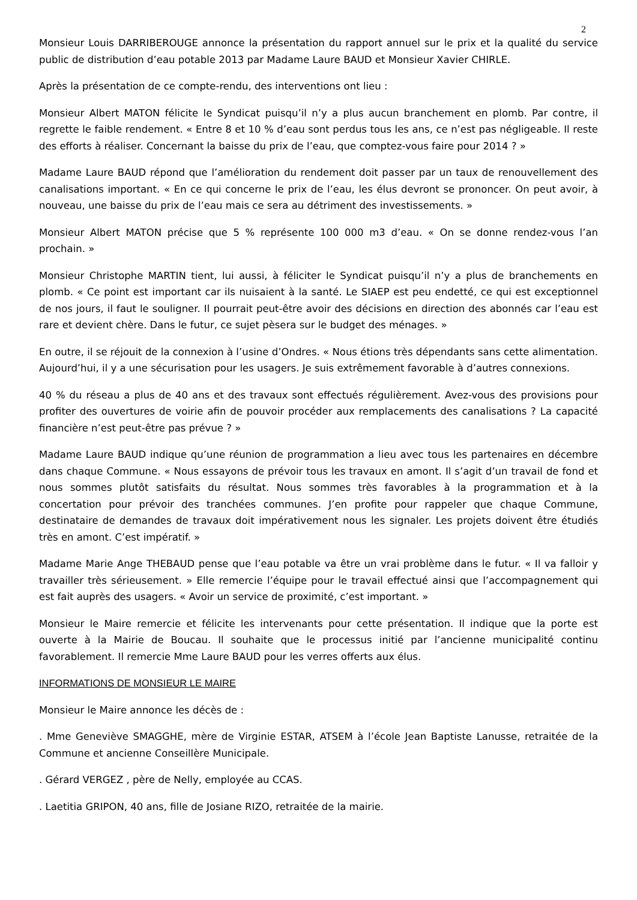2
Monsieur Louis DARRIBEROUGE annonce la présentation du rapport annuel sur le prix et la qualité du service public de distribution d’eau potable 2013 par Madame Laure BAUD et Monsieur Xavier CHIRLE.
Après la présentation de ce compte-rendu, des interventions ont lieu :
Monsieur Albert MATON félicite le Syndicat puisqu’il n’y a plus aucun branchement en plomb. Par contre, il regrette le faible rendement. « Entre 8 et 10 % d’eau sont perdus tous les ans, ce n’est pas négligeable. Il reste des efforts à réaliser. Concernant la baisse du prix de l’eau, que comptez-vous faire pour 2014 ? »
Madame Laure BAUD répond que l’amélioration du rendement doit passer par un taux de renouvellement des canalisations important. « En ce qui concerne le prix de l’eau, les élus devront se prononcer. On peut avoir, à nouveau, une baisse du prix de l’eau mais ce sera au détriment des investissements. »
Monsieur Albert MATON précise que 5 % représente 100 000 m3 d’eau. « On se donne rendez-vous l’an prochain. »
Monsieur Christophe MARTIN tient, lui aussi, à féliciter le Syndicat puisqu’il n’y a plus de branchements en plomb. « Ce point est important car ils nuisaient à la santé. Le SIAEP est peu endetté, ce qui est exceptionnel de nos jours, il faut le souligner. Il pourrait peut-être avoir des décisions en direction des abonnés car l’eau est rare et devient chère. Dans le futur, ce sujet pèsera sur le budget des ménages. »
En outre, il se réjouit de la connexion à l’usine d’Ondres. « Nous étions très dépendants sans cette alimentation. Aujourd’hui, il y a une sécurisation pour les usagers. Je suis extrêmement favorable à d’autres connexions.
40 % du réseau a plus de 40 ans et des travaux sont effectués régulièrement. Avez-vous des provisions pour profiter des ouvertures de voirie afin de pouvoir procéder aux remplacements des canalisations ? La capacité financière n’est peut-être pas prévue ? »
Madame Laure BAUD indique qu’une réunion de programmation a lieu avec tous les partenaires en décembre dans chaque Commune. « Nous essayons de prévoir tous les travaux en amont. Il s’agit d’un travail de fond et nous sommes plutôt satisfaits du résultat. Nous sommes très favorables à la programmation et à la concertation pour prévoir des tranchées communes. J’en profite pour rappeler que chaque Commune, destinataire de demandes de travaux doit impérativement nous les signaler. Les projets doivent être étudiés très en amont. C’est impératif. »
Madame Marie Ange THEBAUD pense que l’eau potable va être un vrai problème dans le futur. « Il va falloir y travailler très sérieusement. » Elle remercie l’équipe pour le travail effectué ainsi que l’accompagnement qui est fait auprès des usagers. « Avoir un service de proximité, c’est important. »
Monsieur le Maire remercie et félicite les intervenants pour cette présentation. Il indique que la porte est ouverte à la Mairie de Boucau. Il souhaite que le processus initié par l’ancienne municipalité continu favorablement. Il remercie Mme Laure BAUD pour les verres offerts aux élus.
INFORMATIONS DE MONSIEUR LE MAIRE
Monsieur le Maire annonce les décès de :
. Mme Geneviève SMAGGHE, mère de Virginie ESTAR, ATSEM à l’école Jean Baptiste Lanusse, retraitée de la Commune et ancienne Conseillère Municipale.
. Gérard VERGEZ , père de Nelly, employée au CCAS.
. Laetitia GRIPON, 40 ans, fille de Josiane RIZO, retraitée de la mairie.